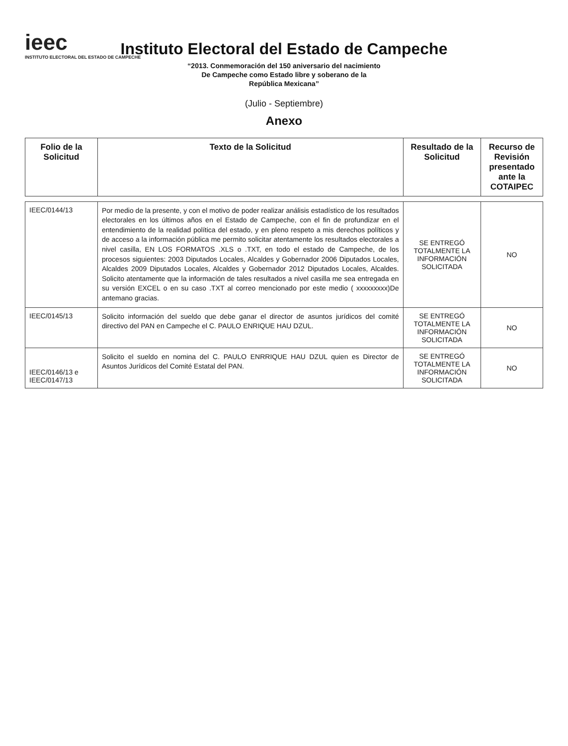ieec
INSTITUTO ELECTORAL DEL ESTADO DE CAMPECHE
Instituto Electoral del Estado de Campeche
“2013. Conmemoración del 150 aniversario del nacimiento
De Campeche como Estado libre y soberano de la
República Mexicana”
(Julio - Septiembre)
Anexo
| Folio de la Solicitud | Texto de la Solicitud | Resultado de la Solicitud | Recurso de Revisión presentado ante la COTAIPEC |
| --- | --- | --- | --- |
| IEEC/0144/13 | Por medio de la presente, y con el motivo de poder realizar análisis estadístico de los resultados electorales en los últimos años en el Estado de Campeche, con el fin de profundizar en el entendimiento de la realidad política del estado, y en pleno respeto a mis derechos políticos y de acceso a la información pública me permito solicitar atentamente los resultados electorales a nivel casilla, EN LOS FORMATOS .XLS o .TXT, en todo el estado de Campeche, de los procesos siguientes: 2003 Diputados Locales, Alcaldes y Gobernador 2006 Diputados Locales, Alcaldes 2009 Diputados Locales, Alcaldes y Gobernador 2012 Diputados Locales, Alcaldes. Solicito atentamente que la información de tales resultados a nivel casilla me sea entregada en su versión EXCEL o en su caso .TXT al correo mencionado por este medio ( xxxxxxxxx)De antemano gracias. | SE ENTREGÓ TOTALMENTE LA INFORMACIÓN SOLICITADA | NO |
| IEEC/0145/13 | Solicito información del sueldo que debe ganar el director de asuntos jurídicos del comité directivo del PAN en Campeche el C. PAULO ENRIQUE HAU DZUL. | SE ENTREGÓ TOTALMENTE LA INFORMACIÓN SOLICITADA | NO |
| IEEC/0146/13 e IEEC/0147/13 | Solicito el sueldo en nomina del C. PAULO ENRRIQUE HAU DZUL quien es Director de Asuntos Jurídicos del Comité Estatal del PAN. | SE ENTREGÓ TOTALMENTE LA INFORMACIÓN SOLICITADA | NO |